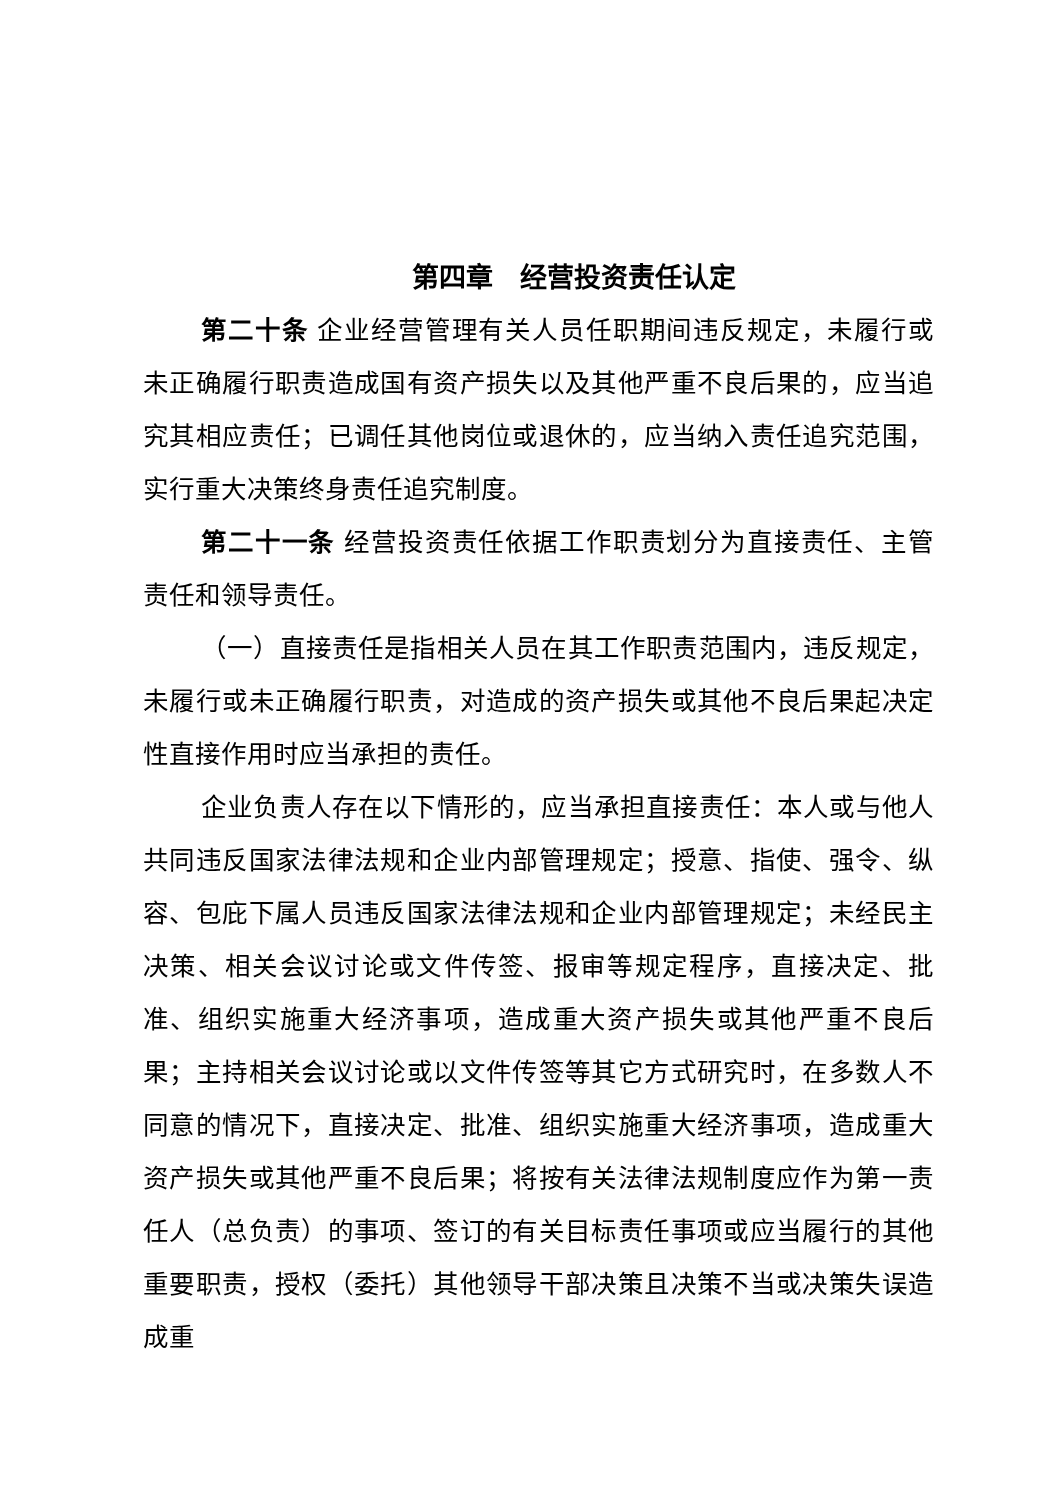第四章　经营投资责任认定
第二十条 企业经营管理有关人员任职期间违反规定，未履行或未正确履行职责造成国有资产损失以及其他严重不良后果的，应当追究其相应责任；已调任其他岗位或退休的，应当纳入责任追究范围，实行重大决策终身责任追究制度。
第二十一条 经营投资责任依据工作职责划分为直接责任、主管责任和领导责任。
（一）直接责任是指相关人员在其工作职责范围内，违反规定，未履行或未正确履行职责，对造成的资产损失或其他不良后果起决定性直接作用时应当承担的责任。
企业负责人存在以下情形的，应当承担直接责任：本人或与他人共同违反国家法律法规和企业内部管理规定；授意、指使、强令、纵容、包庇下属人员违反国家法律法规和企业内部管理规定；未经民主决策、相关会议讨论或文件传签、报审等规定程序，直接决定、批准、组织实施重大经济事项，造成重大资产损失或其他严重不良后果；主持相关会议讨论或以文件传签等其它方式研究时，在多数人不同意的情况下，直接决定、批准、组织实施重大经济事项，造成重大资产损失或其他严重不良后果；将按有关法律法规制度应作为第一责任人（总负责）的事项、签订的有关目标责任事项或应当履行的其他重要职责，授权（委托）其他领导干部决策且决策不当或决策失误造成重